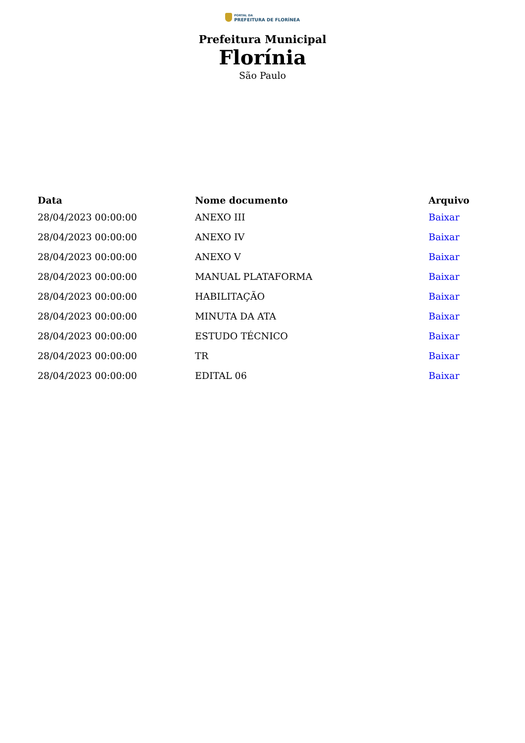PORTAL DA
PREFEITURA DE FLORÍNEA
Prefeitura Municipal
Florínia
São Paulo
| Data | Nome documento | Arquivo |
| --- | --- | --- |
| 28/04/2023 00:00:00 | ANEXO III | Baixar |
| 28/04/2023 00:00:00 | ANEXO IV | Baixar |
| 28/04/2023 00:00:00 | ANEXO V | Baixar |
| 28/04/2023 00:00:00 | MANUAL PLATAFORMA | Baixar |
| 28/04/2023 00:00:00 | HABILITAÇÃO | Baixar |
| 28/04/2023 00:00:00 | MINUTA DA ATA | Baixar |
| 28/04/2023 00:00:00 | ESTUDO TÉCNICO | Baixar |
| 28/04/2023 00:00:00 | TR | Baixar |
| 28/04/2023 00:00:00 | EDITAL 06 | Baixar |